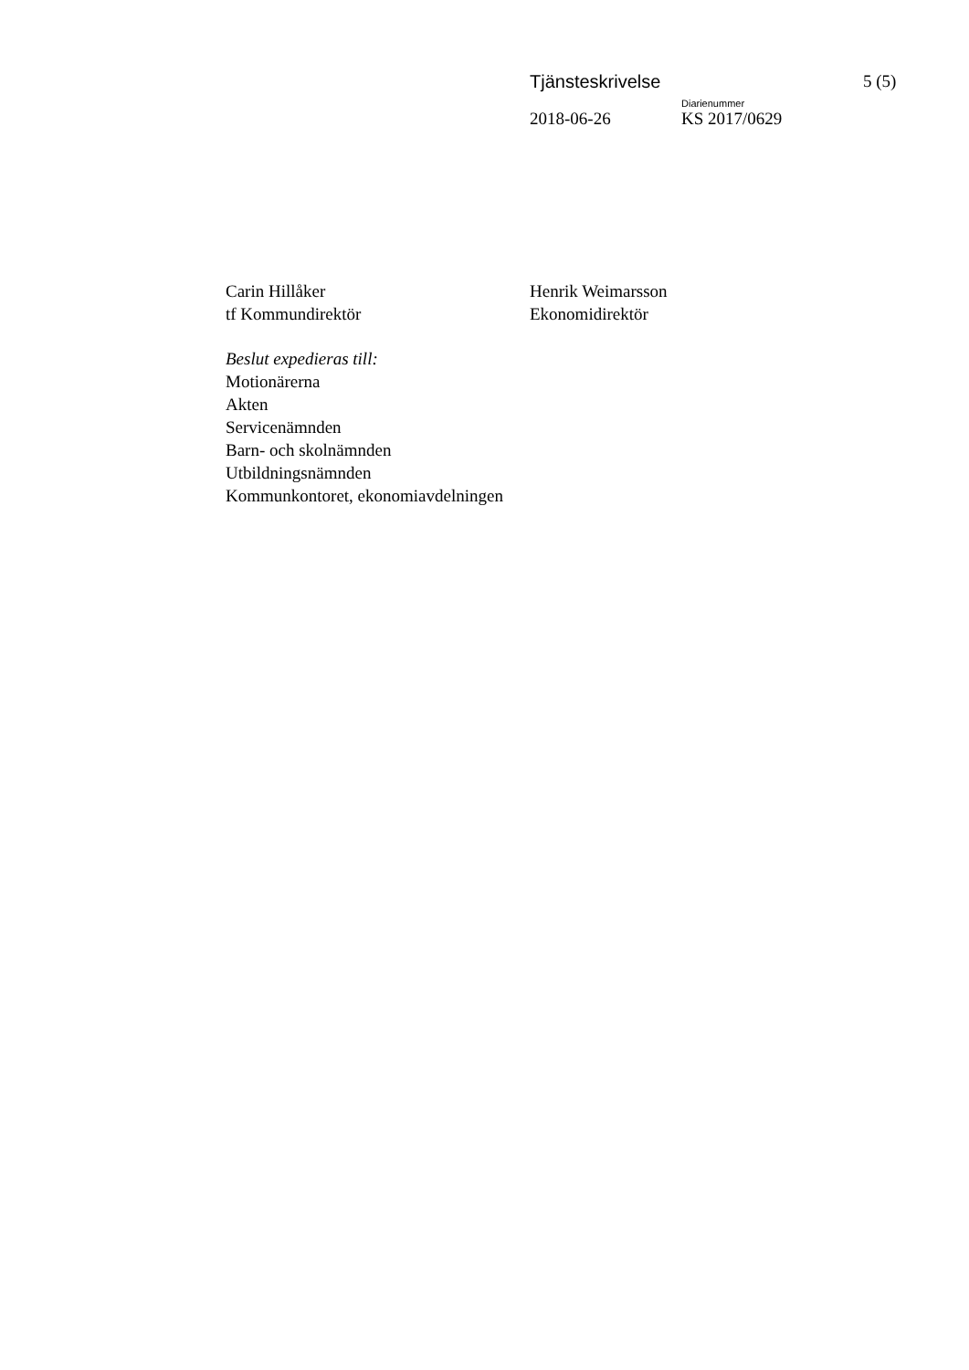Tjänsteskrivelse 5 (5)
Diarienummer
2018-06-26 KS 2017/0629
Carin Hillåker
tf Kommundirektör
Henrik Weimarsson
Ekonomidirektör
Beslut expedieras till:
Motionärerna
Akten
Servicenämnden
Barn- och skolnämnden
Utbildningsnämnden
Kommunkontoret, ekonomiavdelningen